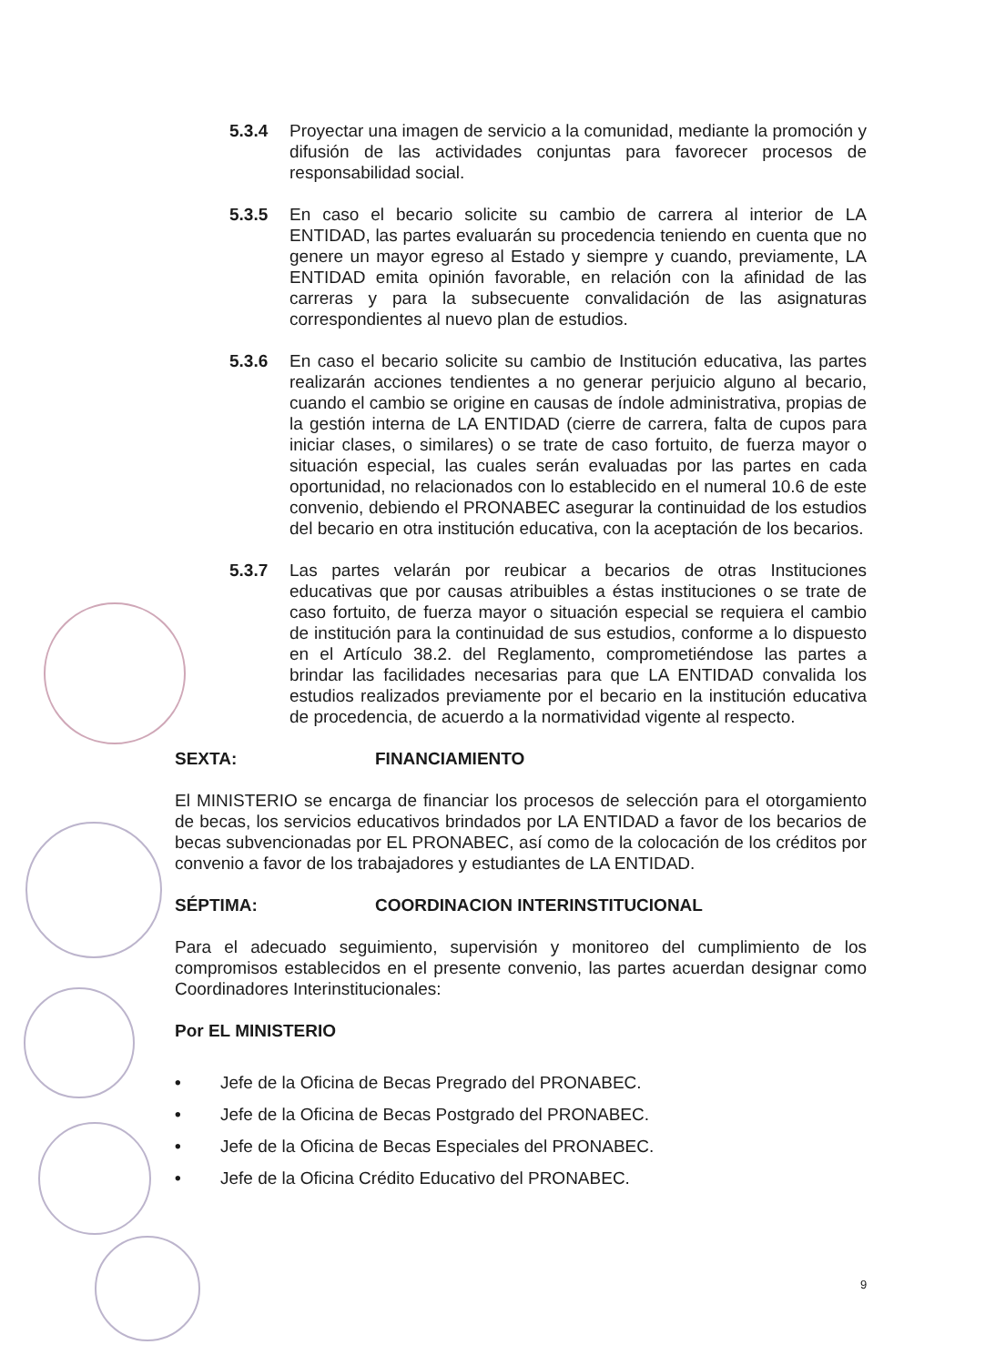5.3.4 Proyectar una imagen de servicio a la comunidad, mediante la promoción y difusión de las actividades conjuntas para favorecer procesos de responsabilidad social.
5.3.5 En caso el becario solicite su cambio de carrera al interior de LA ENTIDAD, las partes evaluarán su procedencia teniendo en cuenta que no genere un mayor egreso al Estado y siempre y cuando, previamente, LA ENTIDAD emita opinión favorable, en relación con la afinidad de las carreras y para la subsecuente convalidación de las asignaturas correspondientes al nuevo plan de estudios.
5.3.6 En caso el becario solicite su cambio de Institución educativa, las partes realizarán acciones tendientes a no generar perjuicio alguno al becario, cuando el cambio se origine en causas de índole administrativa, propias de la gestión interna de LA ENTIDAD (cierre de carrera, falta de cupos para iniciar clases, o similares) o se trate de caso fortuito, de fuerza mayor o situación especial, las cuales serán evaluadas por las partes en cada oportunidad, no relacionados con lo establecido en el numeral 10.6 de este convenio, debiendo el PRONABEC asegurar la continuidad de los estudios del becario en otra institución educativa, con la aceptación de los becarios.
5.3.7 Las partes velarán por reubicar a becarios de otras Instituciones educativas que por causas atribuibles a éstas instituciones o se trate de caso fortuito, de fuerza mayor o situación especial se requiera el cambio de institución para la continuidad de sus estudios, conforme a lo dispuesto en el Artículo 38.2. del Reglamento, comprometiéndose las partes a brindar las facilidades necesarias para que LA ENTIDAD convalida los estudios realizados previamente por el becario en la institución educativa de procedencia, de acuerdo a la normatividad vigente al respecto.
SEXTA: FINANCIAMIENTO
El MINISTERIO se encarga de financiar los procesos de selección para el otorgamiento de becas, los servicios educativos brindados por LA ENTIDAD a favor de los becarios de becas subvencionadas por EL PRONABEC, así como de la colocación de los créditos por convenio a favor de los trabajadores y estudiantes de LA ENTIDAD.
SÉPTIMA: COORDINACION INTERINSTITUCIONAL
Para el adecuado seguimiento, supervisión y monitoreo del cumplimiento de los compromisos establecidos en el presente convenio, las partes acuerdan designar como Coordinadores Interinstitucionales:
Por EL MINISTERIO
• Jefe de la Oficina de Becas Pregrado del PRONABEC.
• Jefe de la Oficina de Becas Postgrado del PRONABEC.
• Jefe de la Oficina de Becas Especiales del PRONABEC.
• Jefe de la Oficina Crédito Educativo del PRONABEC.
9